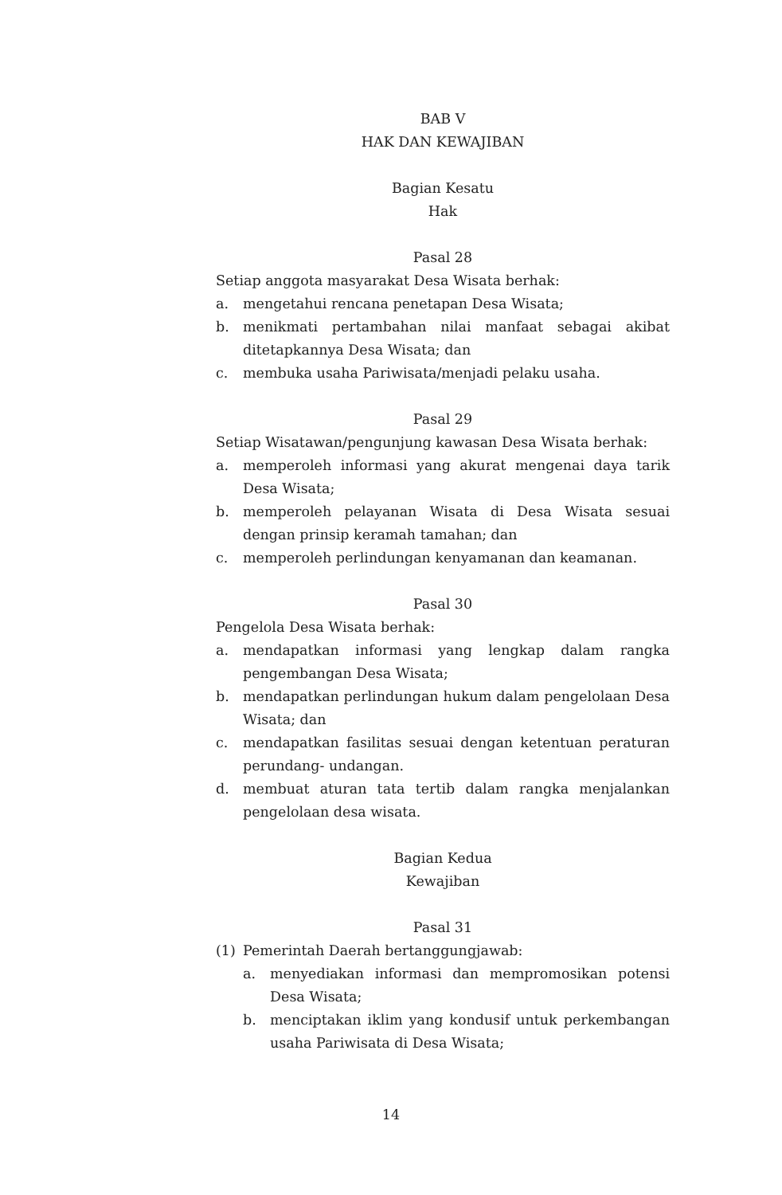BAB V
HAK DAN KEWAJIBAN
Bagian Kesatu
Hak
Pasal 28
Setiap anggota masyarakat Desa Wisata berhak:
a. mengetahui rencana penetapan Desa Wisata;
b. menikmati pertambahan nilai manfaat sebagai akibat ditetapkannya Desa Wisata; dan
c. membuka usaha Pariwisata/menjadi pelaku usaha.
Pasal 29
Setiap Wisatawan/pengunjung kawasan Desa Wisata berhak:
a. memperoleh informasi yang akurat mengenai daya tarik Desa Wisata;
b. memperoleh pelayanan Wisata di Desa Wisata sesuai dengan prinsip keramah tamahan; dan
c. memperoleh perlindungan kenyamanan dan keamanan.
Pasal 30
Pengelola Desa Wisata berhak:
a. mendapatkan informasi yang lengkap dalam rangka pengembangan Desa Wisata;
b. mendapatkan perlindungan hukum dalam pengelolaan Desa Wisata; dan
c. mendapatkan fasilitas sesuai dengan ketentuan peraturan perundang- undangan.
d. membuat aturan tata tertib dalam rangka menjalankan pengelolaan desa wisata.
Bagian Kedua
Kewajiban
Pasal 31
(1) Pemerintah Daerah bertanggungjawab:
a. menyediakan informasi dan mempromosikan potensi Desa Wisata;
b. menciptakan iklim yang kondusif untuk perkembangan usaha Pariwisata di Desa Wisata;
14